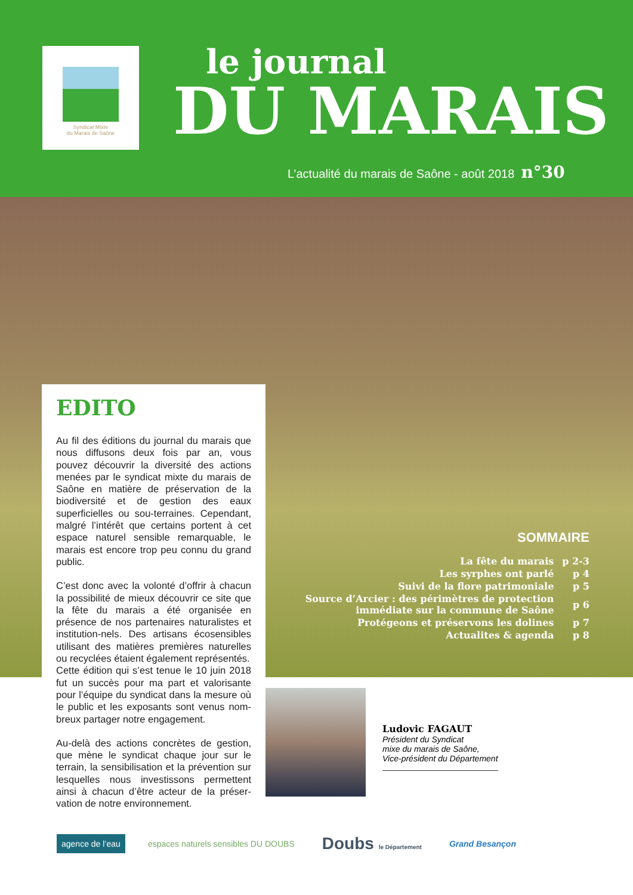Syndicat Mixte
du Marais de Saône
le journal
DU MARAIS
L’actualité du marais de Saône - août 2018 n°30
EDITO
Au fil des éditions du journal du marais que nous diffusons deux fois par an, vous pouvez découvrir la diversité des actions menées par le syndicat mixte du marais de Saône en matière de préservation de la biodiversité et de gestion des eaux superficielles ou sou-terraines. Cependant, malgré l’intérêt que certains portent à cet espace naturel sensible remarquable, le marais est encore trop peu connu du grand public.
C’est donc avec la volonté d’offrir à chacun la possibilité de mieux découvrir ce site que la fête du marais a été organisée en présence de nos partenaires naturalistes et institution-nels. Des artisans écosensibles utilisant des matières premières naturelles ou recyclées étaient également représentés.
Cette édition qui s’est tenue le 10 juin 2018 fut un succès pour ma part et valorisante pour l’équipe du syndicat dans la mesure où le public et les exposants sont venus nom-breux partager notre engagement.
Au-delà des actions concrètes de gestion, que mène le syndicat chaque jour sur le terrain, la sensibilisation et la prévention sur lesquelles nous investissons permettent ainsi à chacun d’être acteur de la préser-vation de notre environnement.
SOMMAIRE
| La fête du marais | p 2-3 |
| Les syrphes ont parlé | p 4 |
| Suivi de la flore patrimoniale | p 5 |
| Source d’Arcier : des périmètres de protection immédiate sur la commune de Saône | p 6 |
| Protégeons et préservons les dolines | p 7 |
| Actualites & agenda | p 8 |
Ludovic FAGAUT
Président du Syndicat
mixe du marais de Saône,
Vice-président du Département
agence de l’eau
espaces naturels sensibles DU DOUBS
Doubs le Département
Grand Besançon